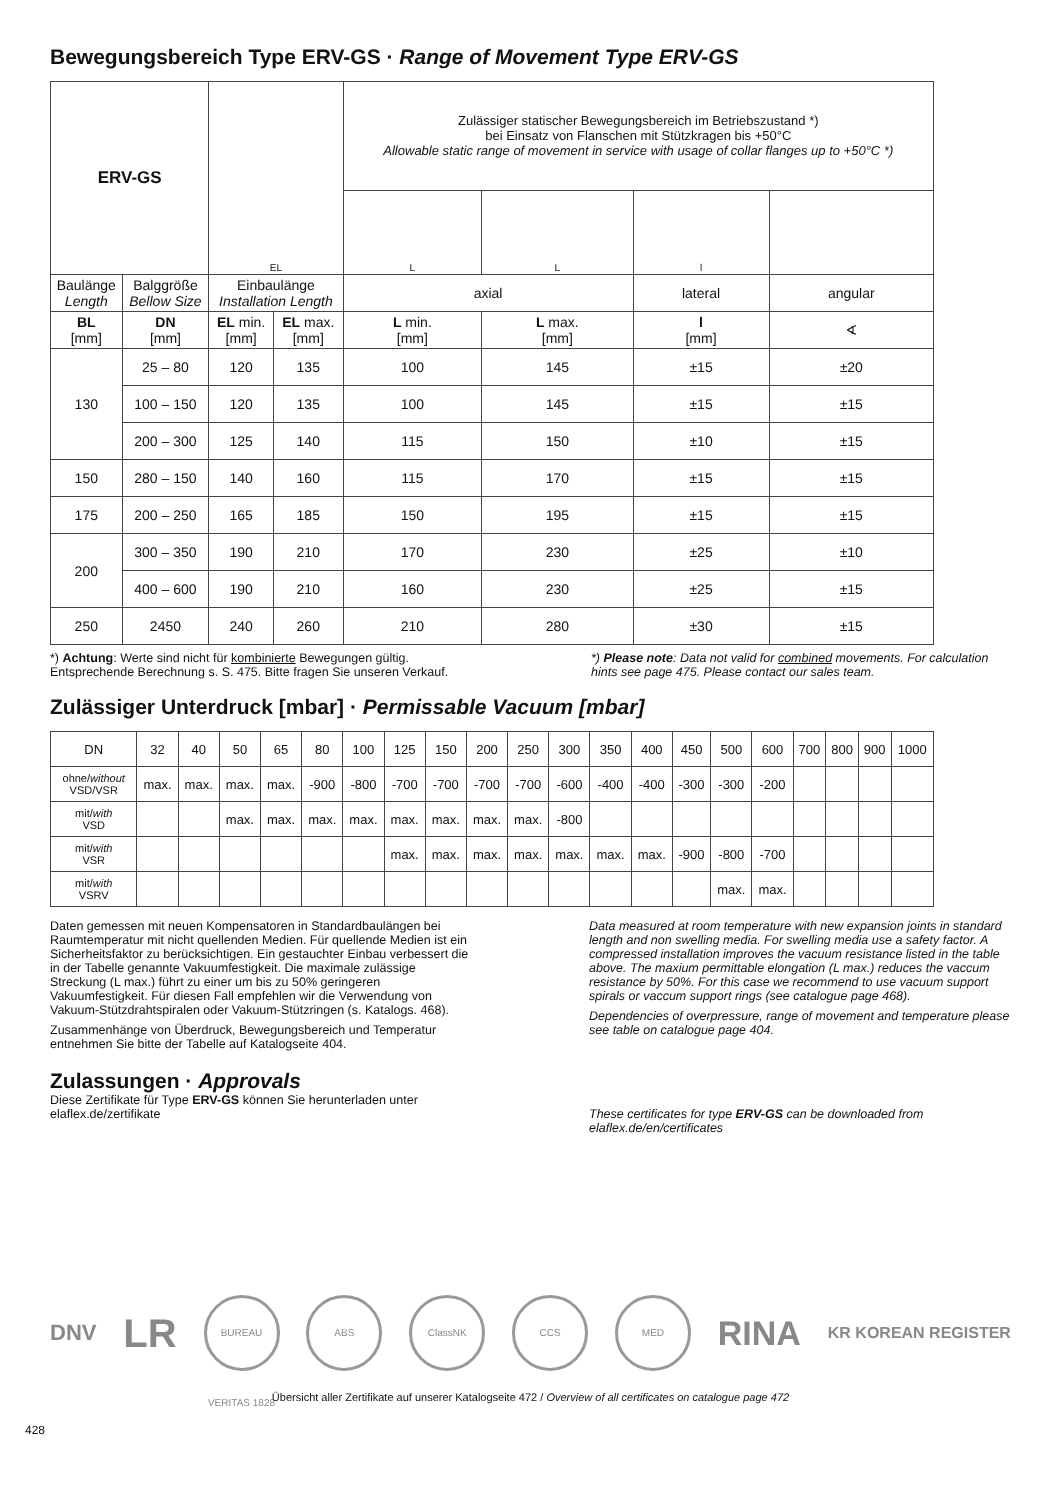Bewegungsbereich Type ERV-GS · Range of Movement Type ERV-GS
| ERV-GS | | EL | | Zulässiger statischer Bewegungsbereich im Betriebszustand *) bei Einsatz von Flanschen mit Stützkragen bis +50°C Allowable static range of movement in service with usage of collar flanges up to +50°C *) | | | |
| | | | | L | L | l | |
| Baulänge Length | Balggröße Bellow Size | Einbaulänge Installation Length | | axial | | lateral | angular |
| BL [mm] | DN [mm] | EL min. [mm] | EL max. [mm] | L min. [mm] | L max. [mm] | l [mm] | ∢ |
| 130 | 25 – 80 | 120 | 135 | 100 | 145 | ±15 | ±20 |
| | 100 – 150 | 120 | 135 | 100 | 145 | ±15 | ±15 |
| | 200 – 300 | 125 | 140 | 115 | 150 | ±10 | ±15 |
| 150 | 280 – 150 | 140 | 160 | 115 | 170 | ±15 | ±15 |
| 175 | 200 – 250 | 165 | 185 | 150 | 195 | ±15 | ±15 |
| 200 | 300 – 350 | 190 | 210 | 170 | 230 | ±25 | ±10 |
| | 400 – 600 | 190 | 210 | 160 | 230 | ±25 | ±15 |
| 250 | 2450 | 240 | 260 | 210 | 280 | ±30 | ±15 |
*) Achtung: Werte sind nicht für kombinierte Bewegungen gültig. Entsprechende Berechnung s. S. 475. Bitte fragen Sie unseren Verkauf.
*) Please note: Data not valid for combined movements. For calculation hints see page 475. Please contact our sales team.
Zulässiger Unterdruck [mbar] · Permissable Vacuum [mbar]
| DN | 32 | 40 | 50 | 65 | 80 | 100 | 125 | 150 | 200 | 250 | 300 | 350 | 400 | 450 | 500 | 600 | 700 | 800 | 900 | 1000 |
| ohne/ without VSD/VSR | max. | max. | max. | max. | -900 | -800 | -700 | -700 | -700 | -700 | -600 | -400 | -400 | -300 | -300 | -200 | | | | |
| mit/ with VSD | | | max. | max. | max. | max. | max. | max. | max. | max. | -800 | | | | | | | | | |
| mit/ with VSR | | | | | | | max. | max. | max. | max. | max. | max. | max. | -900 | -800 | -700 | | | | |
| mit/ with VSRV | | | | | | | | | | | | | | | max. | max. | | | | |
Daten gemessen mit neuen Kompensatoren in Standardbaulängen bei Raumtemperatur mit nicht quellenden Medien. Für quellende Medien ist ein Sicherheitsfaktor zu berücksichtigen. Ein gestauchter Einbau verbessert die in der Tabelle genannte Vakuumfestigkeit. Die maximale zulässige Streckung (L max.) führt zu einer um bis zu 50% geringeren Vakuumfestigkeit. Für diesen Fall empfehlen wir die Verwendung von Vakuum-Stützdrahtspiralen oder Vakuum-Stützringen (s. Katalogs. 468).
Zusammenhänge von Überdruck, Bewegungsbereich und Temperatur entnehmen Sie bitte der Tabelle auf Katalogseite 404.
Data measured at room temperature with new expansion joints in standard length and non swelling media. For swelling media use a safety factor. A compressed installation improves the vacuum resistance listed in the table above. The maxium permittable elongation (L max.) reduces the vaccum resistance by 50%. For this case we recommend to use vacuum support spirals or vaccum support rings (see catalogue page 468).
Dependencies of overpressure, range of movement and temperature please see table on catalogue page 404.
Zulassungen · Approvals
Diese Zertifikate für Type ERV-GS können Sie herunterladen unter elaflex.de/zertifikate
These certificates for type ERV-GS can be downloaded from elaflex.de/en/certificates
DNV LR BUREAU VERITAS 1828 ABS ClassNK CCS MED RINA KR KOREAN REGISTER
Übersicht aller Zertifikate auf unserer Katalogseite 472 / Overview of all certificates on catalogue page 472
428